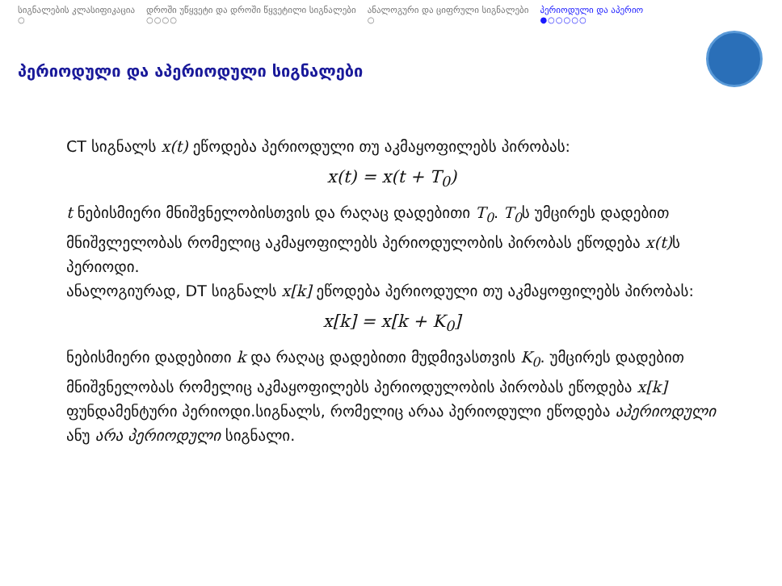სიგნალების კლასიფიკაცია
○
დროში უწყვეტი და დროში წყვეტილი სიგნალები
○○○○
ანალოგური და ციფრული სიგნალები
○
პერიოდული და აპერიო
●○○○○○
პერიოდული და აპერიოდული სიგნალები
CT სიგნალს x(t) ეწოდება პერიოდული თუ აკმაყოფილებს პირობას:
x(t) = x(t + T<sub>0</sub>)
t ნებისმიერი მნიშვნელობისთვის და რაღაც დადებითი T<sub>0</sub>. T<sub>0</sub>ს უმცირეს დადებით მნიშვლელობას რომელიც აკმაყოფილებს პერიოდულობის პირობას ეწოდება x(t) ს პერიოდი.
ანალოგიურად, DT სიგნალს x[k] ეწოდება პერიოდული თუ აკმაყოფილებს პირობას:
x[k] = x[k + K<sub>0</sub>]
ნებისმიერი დადებითი k და რაღაც დადებითი მუდმივასთვის K<sub>0</sub>. უმცირეს დადებით მნიშვნელობას რომელიც აკმაყოფილებს პერიოდულობის პირობას ეწოდება x[k] ფუნდამენტური პერიოდი.სიგნალს, რომელიც არაა პერიოდული ეწოდება აპერიოდული ანუ არა პერიოდული სიგნალი.